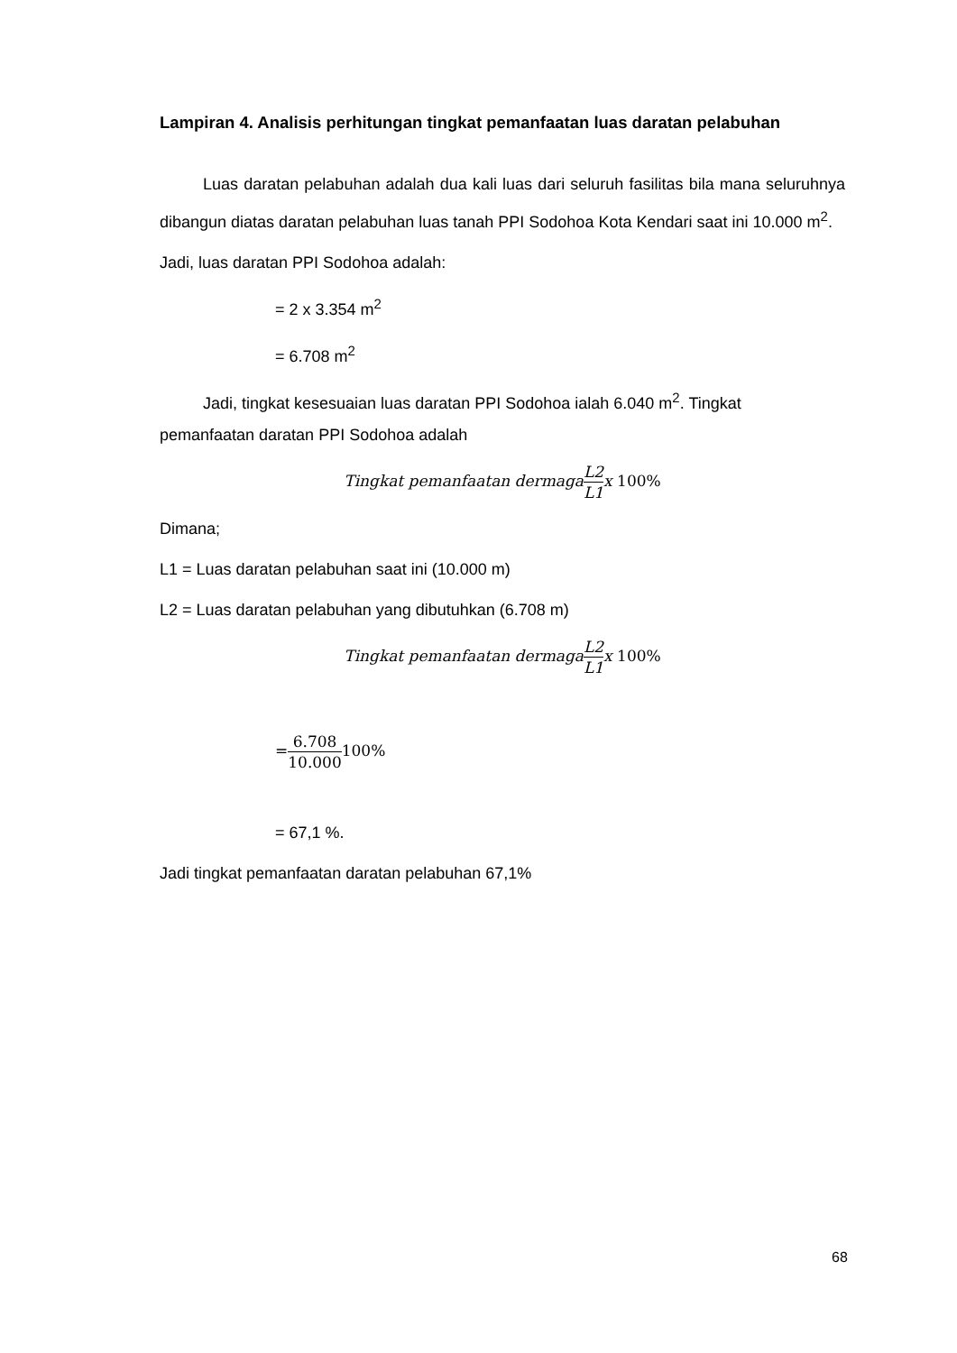Lampiran 4. Analisis perhitungan tingkat pemanfaatan luas daratan pelabuhan
Luas daratan pelabuhan adalah dua kali luas dari seluruh fasilitas bila mana seluruhnya dibangun diatas daratan pelabuhan luas tanah PPI Sodohoa Kota Kendari saat ini 10.000 m<sup>2</sup>.
Jadi, luas daratan PPI Sodohoa adalah:
= 2 x 3.354 m<sup>2</sup>
= 6.708 m<sup>2</sup>
Jadi, tingkat kesesuaian luas daratan PPI Sodohoa ialah 6.040 m<sup>2</sup>. Tingkat
pemanfaatan daratan PPI Sodohoa adalah
Tingkat pemanfaatan dermagaL2 L1x 100%
Dimana;
L1 = Luas daratan pelabuhan saat ini (10.000 m)
L2 = Luas daratan pelabuhan yang dibutuhkan (6.708 m)
Tingkat pemanfaatan dermagaL2 L1x 100%
=6.708 10.000100%
= 67,1 %.
Jadi tingkat pemanfaatan daratan pelabuhan 67,1%
68